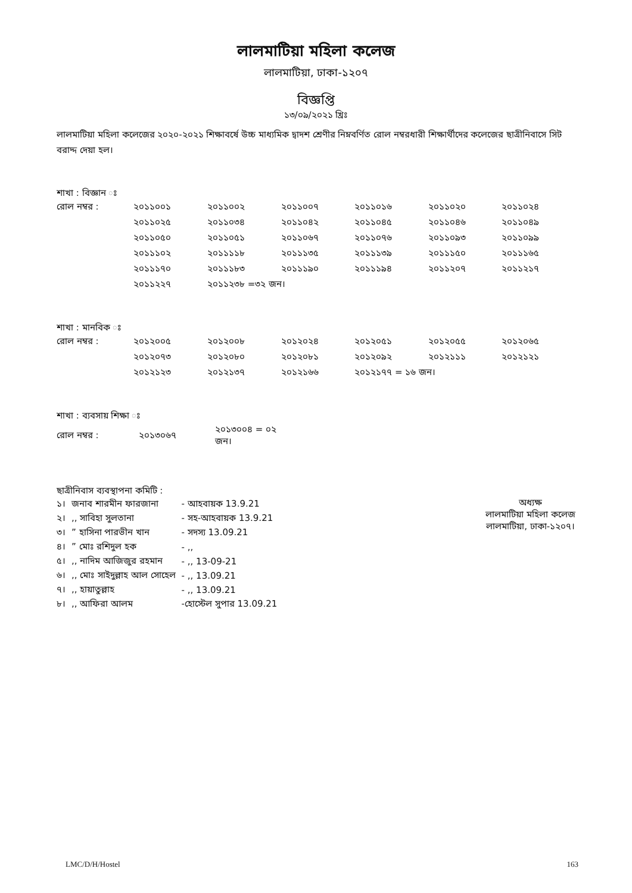লালমাটিয়া মহিলা কলেজ
লালমাটিয়া, ঢাকা-১২০৭
বিজ্ঞপ্তি
১৩/০৯/২০২১ খ্রিঃ
লালমাটিয়া মহিলা কলেজের ২০২০-২০২১ শিক্ষাবর্ষে উচ্চ মাধ্যমিক দ্বাদশ শ্রেণীর নিম্নবর্ণিত রোল নম্বরধারী শিক্ষার্থীদের কলেজের ছাত্রীনিবাসে সিট বরাদ্দ দেয়া হল।
শাখা : বিজ্ঞান ঃ
| রোল নম্বর : | ২০১১০০১ | ২০১১০০২ | ২০১১০০৭ | ২০১১০১৬ | ২০১১০২০ | ২০১১০২৪ |
| | ২০১১০২৫ | ২০১১০৩৪ | ২০১১০৪২ | ২০১১০৪৫ | ২০১১০৪৬ | ২০১১০৪৯ |
| | ২০১১০৫০ | ২০১১০৫১ | ২০১১০৬৭ | ২০১১০৭৬ | ২০১১০৯৩ | ২০১১০৯৯ |
| | ২০১১১০২ | ২০১১১১৮ | ২০১১১৩৫ | ২০১১১৩৯ | ২০১১১৫০ | ২০১১১৬৫ |
| | ২০১১১৭০ | ২০১১১৮৩ | ২০১১১৯০ | ২০১১১৯৪ | ২০১১২০৭ | ২০১১২১৭ |
| | ২০১১২২৭ | ২০১১২৩৮ =৩২ জন। | | | | |
শাখা : মানবিক ঃ
| রোল নম্বর : | ২০১২০০৫ | ২০১২০০৮ | ২০১২০২৪ | ২০১২০৫১ | ২০১২০৫৫ | ২০১২০৬৫ |
| | ২০১২০৭৩ | ২০১২০৮০ | ২০১২০৮১ | ২০১২০৯২ | ২০১২১১১ | ২০১২১২১ |
| | ২০১২১২৩ | ২০১২১৩৭ | ২০১২১৬৬ | ২০১২১৭৭ = ১৬ জন। | | |
শাখা : ব্যবসায় শিক্ষা ঃ
| রোল নম্বর : | ২০১৩০৬৭ | ২০১৩০০৪ = ০২ জন। |
ছাত্রীনিবাস ব্যবস্থাপনা কমিটি :
| ১। | জনাব শারমীন ফারজানা | - আহবায়ক 13.9.21 |
| ২। | ,, সাবিহা সুলতানা | - সহ-আহবায়ক 13.9.21 |
| ৩। | ” হাসিনা পারভীন খান | - সদস্য 13.09.21 |
| ৪। | ” মোঃ রশিদুল হক | - ,, |
| ৫। | ,, নাদিম আজিজুর রহমান | - ,, 13-09-21 |
| ৬। | ,, মোঃ সাইদুল্লাহ আল সোহেল | - ,, 13.09.21 |
| ৭। | ,, হায়াতুল্লাহ | - ,, 13.09.21 |
| ৮। | ,, আফিরা আলম | -হোস্টেল সুপার 13.09.21 |
অধ্যক্ষ
লালমাটিয়া মহিলা কলেজ
লালমাটিয়া, ঢাকা-১২০৭।
LMC/D/H/Hostel 163